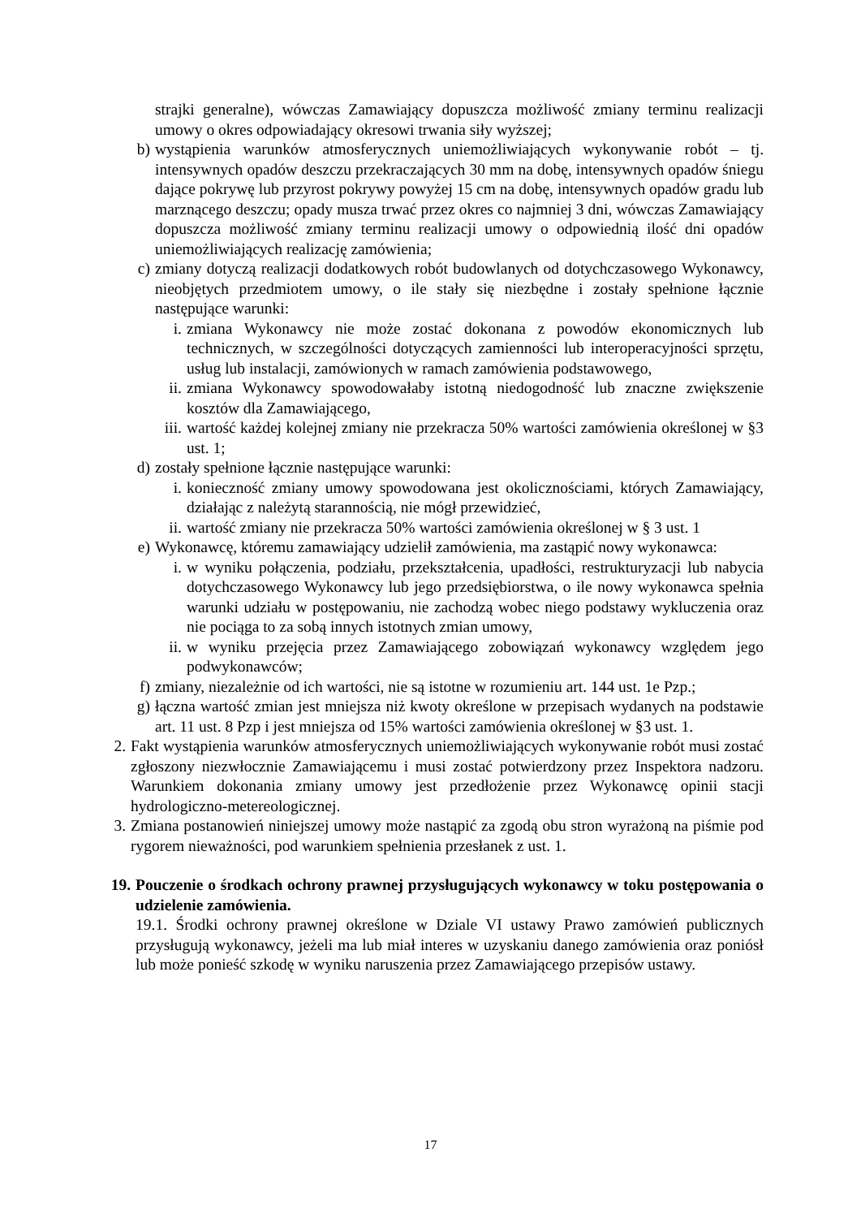strajki generalne), wówczas Zamawiający dopuszcza możliwość zmiany terminu realizacji umowy o okres odpowiadający okresowi trwania siły wyższej;
b) wystąpienia warunków atmosferycznych uniemożliwiających wykonywanie robót – tj. intensywnych opadów deszczu przekraczających 30 mm na dobę, intensywnych opadów śniegu dające pokrywę lub przyrost pokrywy powyżej 15 cm na dobę, intensywnych opadów gradu lub marznącego deszczu; opady musza trwać przez okres co najmniej 3 dni, wówczas Zamawiający dopuszcza możliwość zmiany terminu realizacji umowy o odpowiednią ilość dni opadów uniemożliwiających realizację zamówienia;
c) zmiany dotyczą realizacji dodatkowych robót budowlanych od dotychczasowego Wykonawcy, nieobjętych przedmiotem umowy, o ile stały się niezbędne i zostały spełnione łącznie następujące warunki:
i. zmiana Wykonawcy nie może zostać dokonana z powodów ekonomicznych lub technicznych, w szczególności dotyczących zamienności lub interoperacyjności sprzętu, usług lub instalacji, zamówionych w ramach zamówienia podstawowego,
ii. zmiana Wykonawcy spowodowałaby istotną niedogodność lub znaczne zwiększenie kosztów dla Zamawiającego,
iii. wartość każdej kolejnej zmiany nie przekracza 50% wartości zamówienia określonej w §3 ust. 1;
d) zostały spełnione łącznie następujące warunki:
i. konieczność zmiany umowy spowodowana jest okolicznościami, których Zamawiający, działając z należytą starannością, nie mógł przewidzieć,
ii. wartość zmiany nie przekracza 50% wartości zamówienia określonej w § 3 ust. 1
e) Wykonawcę, któremu zamawiający udzielił zamówienia, ma zastąpić nowy wykonawca:
i. w wyniku połączenia, podziału, przekształcenia, upadłości, restrukturyzacji lub nabycia dotychczasowego Wykonawcy lub jego przedsiębiorstwa, o ile nowy wykonawca spełnia warunki udziału w postępowaniu, nie zachodzą wobec niego podstawy wykluczenia oraz nie pociąga to za sobą innych istotnych zmian umowy,
ii. w wyniku przejęcia przez Zamawiającego zobowiązań wykonawcy względem jego podwykonawców;
f) zmiany, niezależnie od ich wartości, nie są istotne w rozumieniu art. 144 ust. 1e Pzp.;
g) łączna wartość zmian jest mniejsza niż kwoty określone w przepisach wydanych na podstawie art. 11 ust. 8 Pzp i jest mniejsza od 15% wartości zamówienia określonej w §3 ust. 1.
2. Fakt wystąpienia warunków atmosferycznych uniemożliwiających wykonywanie robót musi zostać zgłoszony niezwłocznie Zamawiającemu i musi zostać potwierdzony przez Inspektora nadzoru. Warunkiem dokonania zmiany umowy jest przedłożenie przez Wykonawcę opinii stacji hydrologiczno-metereologicznej.
3. Zmiana postanowień niniejszej umowy może nastąpić za zgodą obu stron wyrażoną na piśmie pod rygorem nieważności, pod warunkiem spełnienia przesłanek z ust. 1.
19. Pouczenie o środkach ochrony prawnej przysługujących wykonawcy w toku postępowania o udzielenie zamówienia.
19.1. Środki ochrony prawnej określone w Dziale VI ustawy Prawo zamówień publicznych przysługują wykonawcy, jeżeli ma lub miał interes w uzyskaniu danego zamówienia oraz poniósł lub może ponieść szkodę w wyniku naruszenia przez Zamawiającego przepisów ustawy.
17